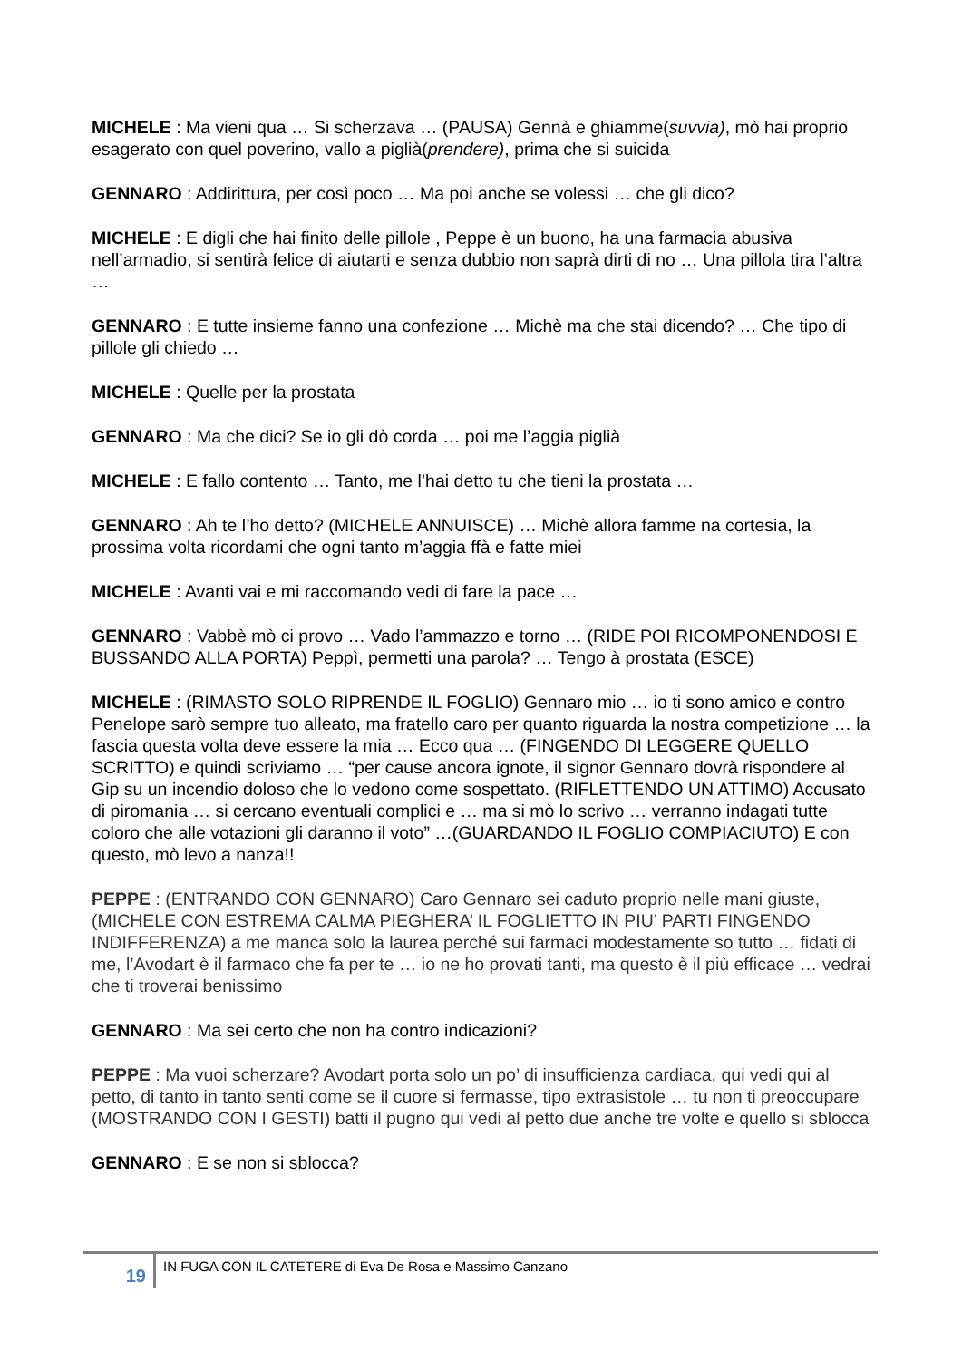MICHELE : Ma vieni qua … Si scherzava … (PAUSA) Gennà e ghiamme(suvvia), mò hai proprio esagerato con quel poverino, vallo a piglià(prendere), prima che si suicida
GENNARO : Addirittura, per così poco … Ma poi anche se volessi … che gli dico?
MICHELE : E digli che hai finito delle pillole , Peppe è un buono, ha una farmacia abusiva nell’armadio, si sentirà felice di aiutarti e senza dubbio non saprà dirti di no … Una pillola tira l’altra …
GENNARO : E tutte insieme fanno una confezione … Michè ma che stai dicendo? … Che tipo di pillole gli chiedo …
MICHELE : Quelle per la prostata
GENNARO : Ma che dici? Se io gli dò corda … poi me l’aggia piglià
MICHELE : E fallo contento … Tanto, me l’hai detto tu che tieni la prostata …
GENNARO : Ah te l’ho detto? (MICHELE ANNUISCE) … Michè allora famme na cortesia, la prossima volta ricordami che ogni tanto m’aggia ffà e fatte miei
MICHELE : Avanti vai e mi raccomando vedi di fare la pace …
GENNARO : Vabbè mò ci provo … Vado l’ammazzo e torno … (RIDE POI RICOMPONENDOSI E BUSSANDO ALLA PORTA) Peppì, permetti una parola? … Tengo à prostata (ESCE)
MICHELE : (RIMASTO SOLO RIPRENDE IL FOGLIO) Gennaro mio … io ti sono amico e contro Penelope sarò sempre tuo alleato, ma fratello caro per quanto riguarda la nostra competizione … la fascia questa volta deve essere la mia … Ecco qua … (FINGENDO DI LEGGERE QUELLO SCRITTO) e quindi scriviamo … “per cause ancora ignote, il signor Gennaro dovrà rispondere al Gip su un incendio doloso che lo vedono come sospettato. (RIFLETTENDO UN ATTIMO) Accusato di piromania … si cercano eventuali complici e … ma si mò lo scrivo … verranno indagati tutte coloro che alle votazioni gli daranno il voto” …(GUARDANDO IL FOGLIO COMPIACIUTO) E con questo, mò levo a nanza!!
PEPPE : (ENTRANDO CON GENNARO) Caro Gennaro sei caduto proprio nelle mani giuste,(MICHELE CON ESTREMA CALMA PIEGHERA’ IL FOGLIETTO IN PIU’ PARTI FINGENDO INDIFFERENZA) a me manca solo la laurea perché sui farmaci modestamente so tutto … fidati di me, l’Avodart è il farmaco che fa per te … io ne ho provati tanti, ma questo è il più efficace … vedrai che ti troverai benissimo
GENNARO : Ma sei certo che non ha contro indicazioni?
PEPPE : Ma vuoi scherzare? Avodart porta solo un po’ di insufficienza cardiaca, qui vedi qui al petto, di tanto in tanto senti come se il cuore si fermasse, tipo extrasistole … tu non ti preoccupare (MOSTRANDO CON I GESTI) batti il pugno qui vedi al petto due anche tre volte e quello si sblocca
GENNARO : E se non si sblocca?
19 IN FUGA CON IL CATETERE di Eva De Rosa e Massimo Canzano